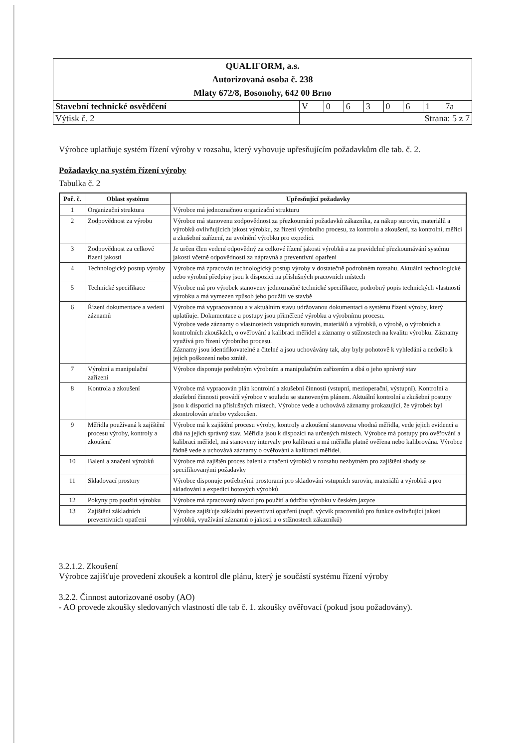| QUALIFORM, a.s. Autorizovaná osoba č. 238 Mlaty 672/8, Bosonohy, 642 00 Brno | | | | | | | | |
| Stavební technické osvědčení | V | 0 | 6 | 3 | 0 | 6 | 1 | 7a |
| Výtisk č. 2 | Strana: 5 z 7 | | | | | | | |
Výrobce uplatňuje systém řízení výroby v rozsahu, který vyhovuje upřesňujícím požadavkům dle tab. č. 2.
Požadavky na systém řízení výroby
Tabulka č. 2
| Poř. č. | Oblast systému | Upřesňující požadavky |
| --- | --- | --- |
| 1 | Organizační struktura | Výrobce má jednoznačnou organizační strukturu |
| 2 | Zodpovědnost za výrobu | Výrobce má stanovenu zodpovědnost za přezkoumání požadavků zákazníka, za nákup surovin, materiálů a výrobků ovlivňujících jakost výrobku, za řízení výrobního procesu, za kontrolu a zkoušení, za kontrolní, měřicí a zkušební zařízení, za uvolnění výrobku pro expedici. |
| 3 | Zodpovědnost za celkové řízení jakosti | Je určen člen vedení odpovědný za celkové řízení jakosti výrobků a za pravidelné přezkoumávání systému jakosti včetně odpovědnosti za nápravná a preventivní opatření |
| 4 | Technologický postup výroby | Výrobce má zpracován technologický postup výroby v dostatečně podrobném rozsahu. Aktuální technologické nebo výrobní předpisy jsou k dispozici na příslušných pracovních místech |
| 5 | Technické specifikace | Výrobce má pro výrobek stanoveny jednoznačné technické specifikace, podrobný popis technických vlastností výrobku a má vymezen způsob jeho použití ve stavbě |
| 6 | Řízení dokumentace a vedení záznamů | Výrobce má vypracovanou a v aktuálním stavu udržovanou dokumentaci o systému řízení výroby, který uplatňuje. Dokumentace a postupy jsou přiměřené výrobku a výrobnímu procesu. Výrobce vede záznamy o vlastnostech vstupních surovin, materiálů a výrobků, o výrobě, o výrobních a kontrolních zkouškách, o ověřování a kalibraci měřidel a záznamy o stížnostech na kvalitu výrobku. Záznamy využívá pro řízení výrobního procesu. Záznamy jsou identifikovatelné a čitelné a jsou uchovávány tak, aby byly pohotově k vyhledání a nedošlo k jejich poškození nebo ztrátě. |
| 7 | Výrobní a manipulační zařízení | Výrobce disponuje potřebným výrobním a manipulačním zařízením a dbá o jeho správný stav |
| 8 | Kontrola a zkoušení | Výrobce má vypracován plán kontrolní a zkušební činnosti (vstupní, mezioperační, výstupní). Kontrolní a zkušební činnosti provádí výrobce v souladu se stanoveným plánem. Aktuální kontrolní a zkušební postupy jsou k dispozici na příslušných místech. Výrobce vede a uchovává záznamy prokazující, že výrobek byl zkontrolován a/nebo vyzkoušen. |
| 9 | Měřidla používaná k zajištění procesu výroby, kontroly a zkoušení | Výrobce má k zajištění procesu výroby, kontroly a zkoušení stanovena vhodná měřidla, vede jejich evidenci a dbá na jejich správný stav. Měřidla jsou k dispozici na určených místech. Výrobce má postupy pro ověřování a kalibraci měřidel, má stanoveny intervaly pro kalibraci a má měřidla platně ověřena nebo kalibrována. Výrobce řádně vede a uchovává záznamy o ověřování a kalibraci měřidel. |
| 10 | Balení a značení výrobků | Výrobce má zajištěn proces balení a značení výrobků v rozsahu nezbytném pro zajištění shody se specifikovanými požadavky |
| 11 | Skladovací prostory | Výrobce disponuje potřebnými prostorami pro skladování vstupních surovin, materiálů a výrobků a pro skladování a expedici hotových výrobků |
| 12 | Pokyny pro použití výrobku | Výrobce má zpracovaný návod pro použití a údržbu výrobku v českém jazyce |
| 13 | Zajištění základních preventivních opatření | Výrobce zajišťuje základní preventivní opatření (např. výcvik pracovníků pro funkce ovlivňující jakost výrobků, využívání záznamů o jakosti a o stížnostech zákazníků) |
3.2.1.2. Zkoušení
Výrobce zajišťuje provedení zkoušek a kontrol dle plánu, který je součástí systému řízení výroby
3.2.2. Činnost autorizované osoby (AO)
- AO provede zkoušky sledovaných vlastností dle tab č. 1. zkoušky ověřovací (pokud jsou požadovány).